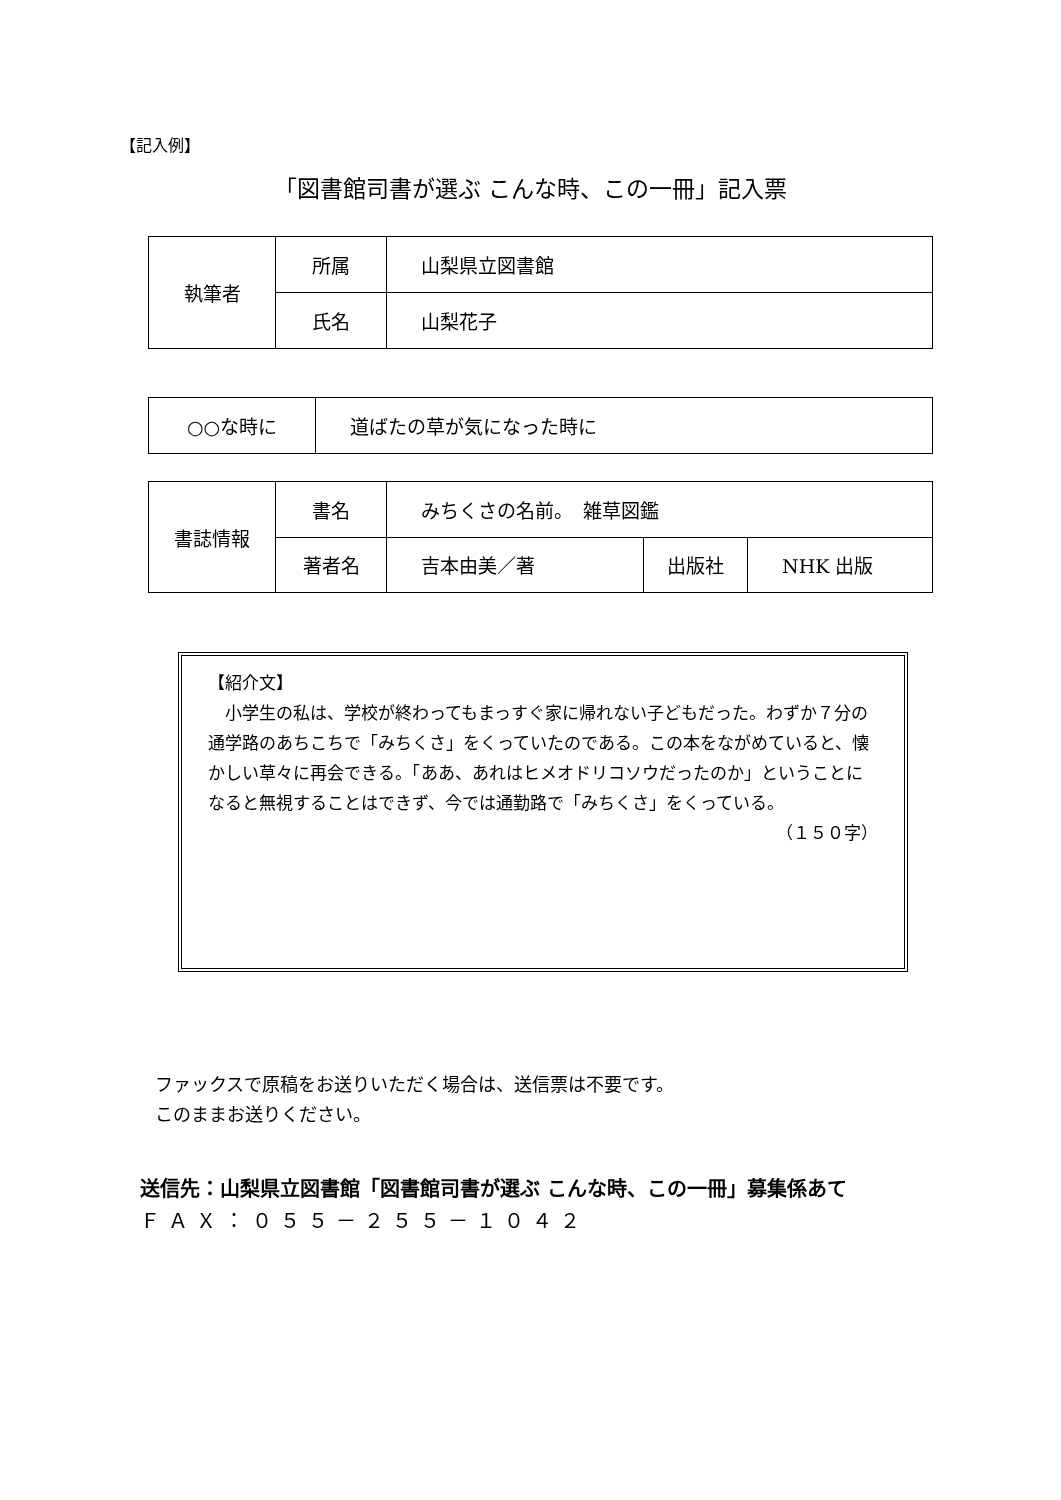【記入例】
「図書館司書が選ぶ こんな時、この一冊」記入票
| 執筆者 | 所属 | 山梨県立図書館 |
| | 氏名 | 山梨花子 |
| ○○な時に | 道ばたの草が気になった時に |
| 書誌情報 | 書名 | みちくさの名前。 雑草図鑑 | | |
| | 著者名 | 吉本由美／著 | 出版社 | NHK 出版 |
【紹介文】
　小学生の私は、学校が終わってもまっすぐ家に帰れない子どもだった。わずか７分の通学路のあちこちで「みちくさ」をくっていたのである。この本をながめていると、懐かしい草々に再会できる。「ああ、あれはヒメオドリコソウだったのか」ということになると無視することはできず、今では通勤路で「みちくさ」をくっている。
（１５０字）
ファックスで原稿をお送りいただく場合は、送信票は不要です。
このままお送りください。
送信先：山梨県立図書館「図書館司書が選ぶ こんな時、この一冊」募集係あて
ＦＡＸ：０５５－２５５－１０４２